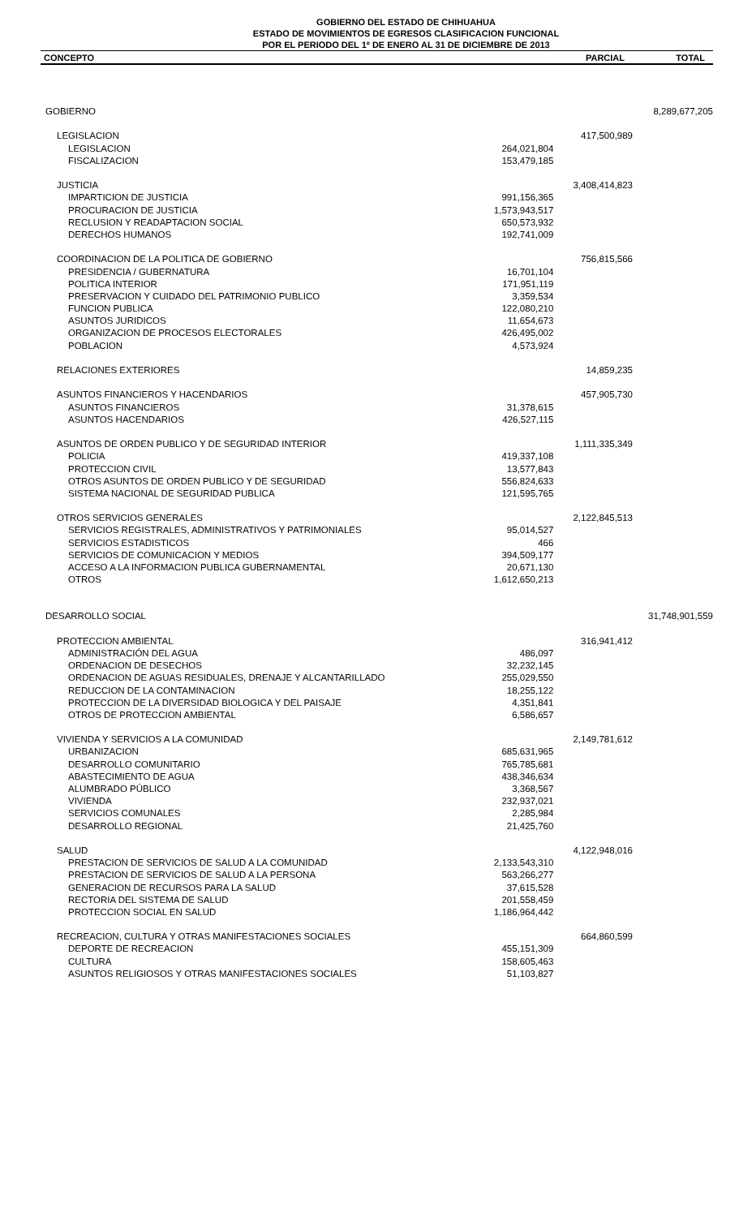GOBIERNO DEL ESTADO DE CHIHUAHUA
ESTADO DE MOVIMIENTOS DE EGRESOS CLASIFICACION FUNCIONAL
POR EL PERIODO DEL 1º DE ENERO AL 31 DE DICIEMBRE DE 2013
| CONCEPTO | | PARCIAL | TOTAL |
| --- | --- | --- | --- |
| GOBIERNO | | | 8,289,677,205 |
| LEGISLACION | | 417,500,989 | |
| LEGISLACION | 264,021,804 | | |
| FISCALIZACION | 153,479,185 | | |
| JUSTICIA | | 3,408,414,823 | |
| IMPARTICION DE JUSTICIA | 991,156,365 | | |
| PROCURACION DE JUSTICIA | 1,573,943,517 | | |
| RECLUSION Y READAPTACION SOCIAL | 650,573,932 | | |
| DERECHOS HUMANOS | 192,741,009 | | |
| COORDINACION DE LA POLITICA DE GOBIERNO | | 756,815,566 | |
| PRESIDENCIA / GUBERNATURA | 16,701,104 | | |
| POLITICA INTERIOR | 171,951,119 | | |
| PRESERVACION Y CUIDADO DEL PATRIMONIO PUBLICO | 3,359,534 | | |
| FUNCION PUBLICA | 122,080,210 | | |
| ASUNTOS JURIDICOS | 11,654,673 | | |
| ORGANIZACION DE PROCESOS ELECTORALES | 426,495,002 | | |
| POBLACION | 4,573,924 | | |
| RELACIONES EXTERIORES | | 14,859,235 | |
| ASUNTOS FINANCIEROS Y HACENDARIOS | | 457,905,730 | |
| ASUNTOS FINANCIEROS | 31,378,615 | | |
| ASUNTOS HACENDARIOS | 426,527,115 | | |
| ASUNTOS DE ORDEN PUBLICO Y DE SEGURIDAD INTERIOR | | 1,111,335,349 | |
| POLICIA | 419,337,108 | | |
| PROTECCION CIVIL | 13,577,843 | | |
| OTROS ASUNTOS DE ORDEN PUBLICO Y DE SEGURIDAD | 556,824,633 | | |
| SISTEMA NACIONAL DE SEGURIDAD PUBLICA | 121,595,765 | | |
| OTROS SERVICIOS GENERALES | | 2,122,845,513 | |
| SERVICIOS REGISTRALES, ADMINISTRATIVOS Y PATRIMONIALES | 95,014,527 | | |
| SERVICIOS ESTADISTICOS | 466 | | |
| SERVICIOS DE COMUNICACION Y MEDIOS | 394,509,177 | | |
| ACCESO A LA INFORMACION PUBLICA GUBERNAMENTAL | 20,671,130 | | |
| OTROS | 1,612,650,213 | | |
| DESARROLLO SOCIAL | | | 31,748,901,559 |
| PROTECCION AMBIENTAL | | 316,941,412 | |
| ADMINISTRACIÓN DEL AGUA | 486,097 | | |
| ORDENACION DE DESECHOS | 32,232,145 | | |
| ORDENACION DE AGUAS RESIDUALES, DRENAJE Y ALCANTARILLADO | 255,029,550 | | |
| REDUCCION DE LA CONTAMINACION | 18,255,122 | | |
| PROTECCION DE LA DIVERSIDAD BIOLOGICA Y DEL PAISAJE | 4,351,841 | | |
| OTROS DE PROTECCION AMBIENTAL | 6,586,657 | | |
| VIVIENDA Y SERVICIOS A LA COMUNIDAD | | 2,149,781,612 | |
| URBANIZACION | 685,631,965 | | |
| DESARROLLO COMUNITARIO | 765,785,681 | | |
| ABASTECIMIENTO DE AGUA | 438,346,634 | | |
| ALUMBRADO PÚBLICO | 3,368,567 | | |
| VIVIENDA | 232,937,021 | | |
| SERVICIOS COMUNALES | 2,285,984 | | |
| DESARROLLO REGIONAL | 21,425,760 | | |
| SALUD | | 4,122,948,016 | |
| PRESTACION DE SERVICIOS DE SALUD A LA COMUNIDAD | 2,133,543,310 | | |
| PRESTACION DE SERVICIOS DE SALUD A LA PERSONA | 563,266,277 | | |
| GENERACION DE RECURSOS PARA LA SALUD | 37,615,528 | | |
| RECTORIA DEL SISTEMA DE SALUD | 201,558,459 | | |
| PROTECCION SOCIAL EN SALUD | 1,186,964,442 | | |
| RECREACION, CULTURA Y OTRAS MANIFESTACIONES SOCIALES | | 664,860,599 | |
| DEPORTE DE RECREACION | 455,151,309 | | |
| CULTURA | 158,605,463 | | |
| ASUNTOS RELIGIOSOS Y OTRAS MANIFESTACIONES SOCIALES | 51,103,827 | | |